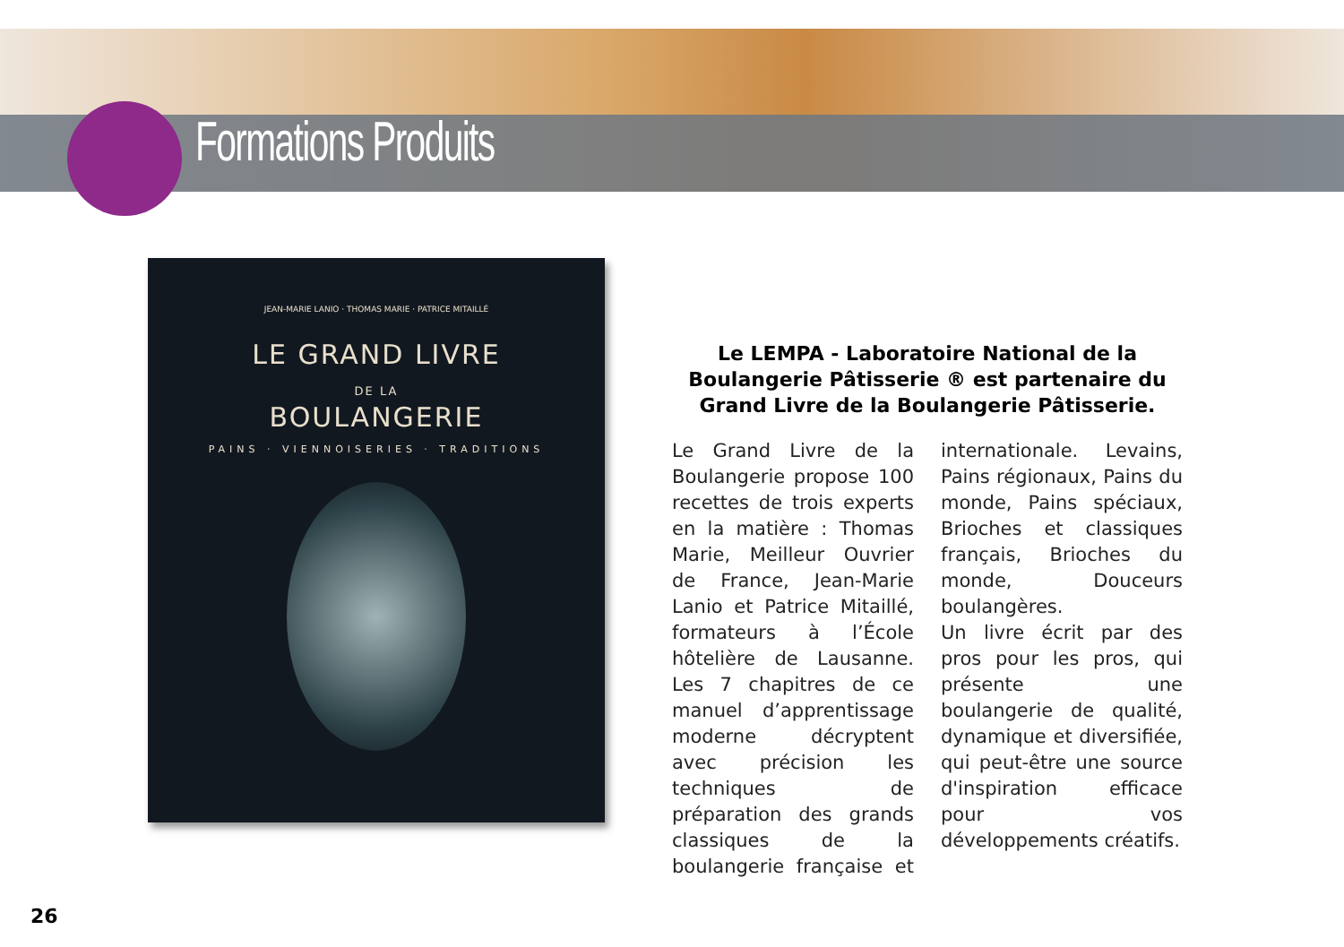Formations Produits
JEAN-MARIE LANIO · THOMAS MARIE · PATRICE MITAILLÉ
LE GRAND LIVRE
DE LA
BOULANGERIE
PAINS · VIENNOISERIES · TRADITIONS
Le LEMPA - Laboratoire National de la Boulangerie Pâtisserie ® est partenaire du Grand Livre de la Boulangerie Pâtisserie.
Le Grand Livre de la Boulangerie propose 100 recettes de trois experts en la matière : Thomas Marie, Meilleur Ouvrier de France, Jean-Marie Lanio et Patrice Mitaillé, formateurs à l’École hôtelière de Lausanne. Les 7 chapitres de ce manuel d’apprentissage moderne décryptent avec précision les techniques de préparation des grands classiques de la boulangerie française et internationale. Levains, Pains régionaux, Pains du monde, Pains spéciaux, Brioches et classiques français, Brioches du monde, Douceurs boulangères.
Un livre écrit par des pros pour les pros, qui présente une boulangerie de qualité, dynamique et diversifiée, qui peut-être une source d'inspiration efficace pour vos développements créatifs.
26